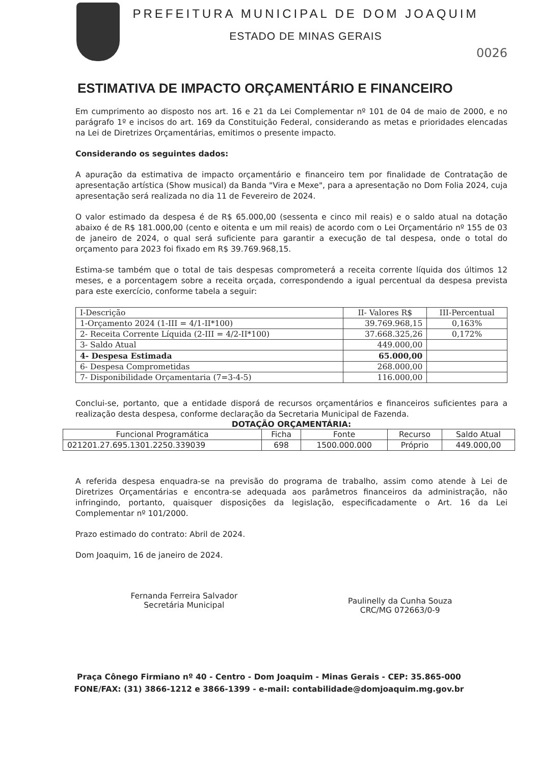PREFEITURA MUNICIPAL DE DOM JOAQUIM
ESTADO DE MINAS GERAIS
0026
ESTIMATIVA DE IMPACTO ORÇAMENTÁRIO E FINANCEIRO
Em cumprimento ao disposto nos art. 16 e 21 da Lei Complementar nº 101 de 04 de maio de 2000, e no parágrafo 1º e incisos do art. 169 da Constituição Federal, considerando as metas e prioridades elencadas na Lei de Diretrizes Orçamentárias, emitimos o presente impacto.
Considerando os seguintes dados:
A apuração da estimativa de impacto orçamentário e financeiro tem por finalidade de Contratação de apresentação artística (Show musical) da Banda "Vira e Mexe", para a apresentação no Dom Folia 2024, cuja apresentação será realizada no dia 11 de Fevereiro de 2024.
O valor estimado da despesa é de R$ 65.000,00 (sessenta e cinco mil reais) e o saldo atual na dotação abaixo é de R$ 181.000,00 (cento e oitenta e um mil reais) de acordo com o Lei Orçamentário nº 155 de 03 de janeiro de 2024, o qual será suficiente para garantir a execução de tal despesa, onde o total do orçamento para 2023 foi fixado em R$ 39.769.968,15.
Estima-se também que o total de tais despesas comprometerá a receita corrente líquida dos últimos 12 meses, e a porcentagem sobre a receita orçada, correspondendo a igual percentual da despesa prevista para este exercício, conforme tabela a seguir:
| I-Descrição | II- Valores R$ | III-Percentual |
| --- | --- | --- |
| 1-Orçamento 2024 (1-III = 4/1-II*100) | 39.769.968,15 | 0,163% |
| 2- Receita Corrente Líquida (2-III = 4/2-II*100) | 37.668.325,26 | 0,172% |
| 3- Saldo Atual | 449.000,00 | |
| 4- Despesa Estimada | 65.000,00 | |
| 6- Despesa Comprometidas | 268.000,00 | |
| 7- Disponibilidade Orçamentaria (7=3-4-5) | 116.000,00 | |
Conclui-se, portanto, que a entidade disporá de recursos orçamentários e financeiros suficientes para a realização desta despesa, conforme declaração da Secretaria Municipal de Fazenda.
DOTAÇÃO ORÇAMENTÁRIA:
| Funcional Programática | Ficha | Fonte | Recurso | Saldo Atual |
| --- | --- | --- | --- | --- |
| 021201.27.695.1301.2250.339039 | 698 | 1500.000.000 | Próprio | 449.000,00 |
A referida despesa enquadra-se na previsão do programa de trabalho, assim como atende à Lei de Diretrizes Orçamentárias e encontra-se adequada aos parâmetros financeiros da administração, não infringindo, portanto, quaisquer disposições da legislação, especificadamente o Art. 16 da Lei Complementar nº 101/2000.
Prazo estimado do contrato: Abril de 2024.
Dom Joaquim, 16 de janeiro de 2024.
Fernanda Ferreira Salvador
Secretária Municipal
Paulinelly da Cunha Souza
CRC/MG 072663/0-9
Praça Cônego Firmiano nº 40 - Centro - Dom Joaquim - Minas Gerais - CEP: 35.865-000
FONE/FAX: (31) 3866-1212 e 3866-1399 - e-mail: contabilidade@domjoaquim.mg.gov.br